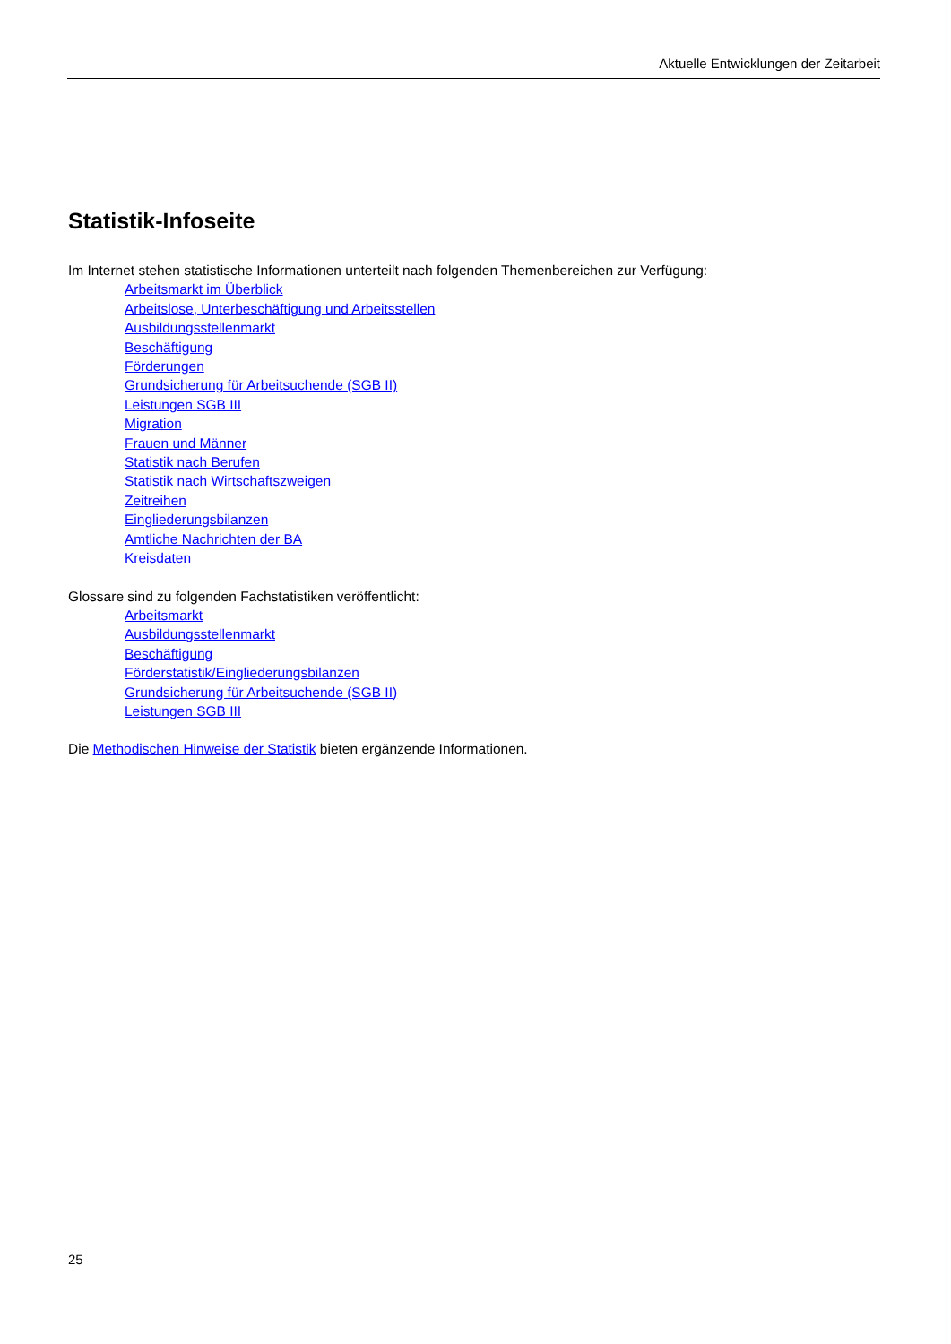Aktuelle Entwicklungen der Zeitarbeit
Statistik-Infoseite
Im Internet stehen statistische Informationen unterteilt nach folgenden Themenbereichen zur Verfügung:
Arbeitsmarkt im Überblick
Arbeitslose, Unterbeschäftigung und Arbeitsstellen
Ausbildungsstellenmarkt
Beschäftigung
Förderungen
Grundsicherung für Arbeitsuchende (SGB II)
Leistungen SGB III
Migration
Frauen und Männer
Statistik nach Berufen
Statistik nach Wirtschaftszweigen
Zeitreihen
Eingliederungsbilanzen
Amtliche Nachrichten der BA
Kreisdaten
Glossare sind zu folgenden Fachstatistiken veröffentlicht:
Arbeitsmarkt
Ausbildungsstellenmarkt
Beschäftigung
Förderstatistik/Eingliederungsbilanzen
Grundsicherung für Arbeitsuchende (SGB II)
Leistungen SGB III
Die Methodischen Hinweise der Statistik bieten ergänzende Informationen.
25